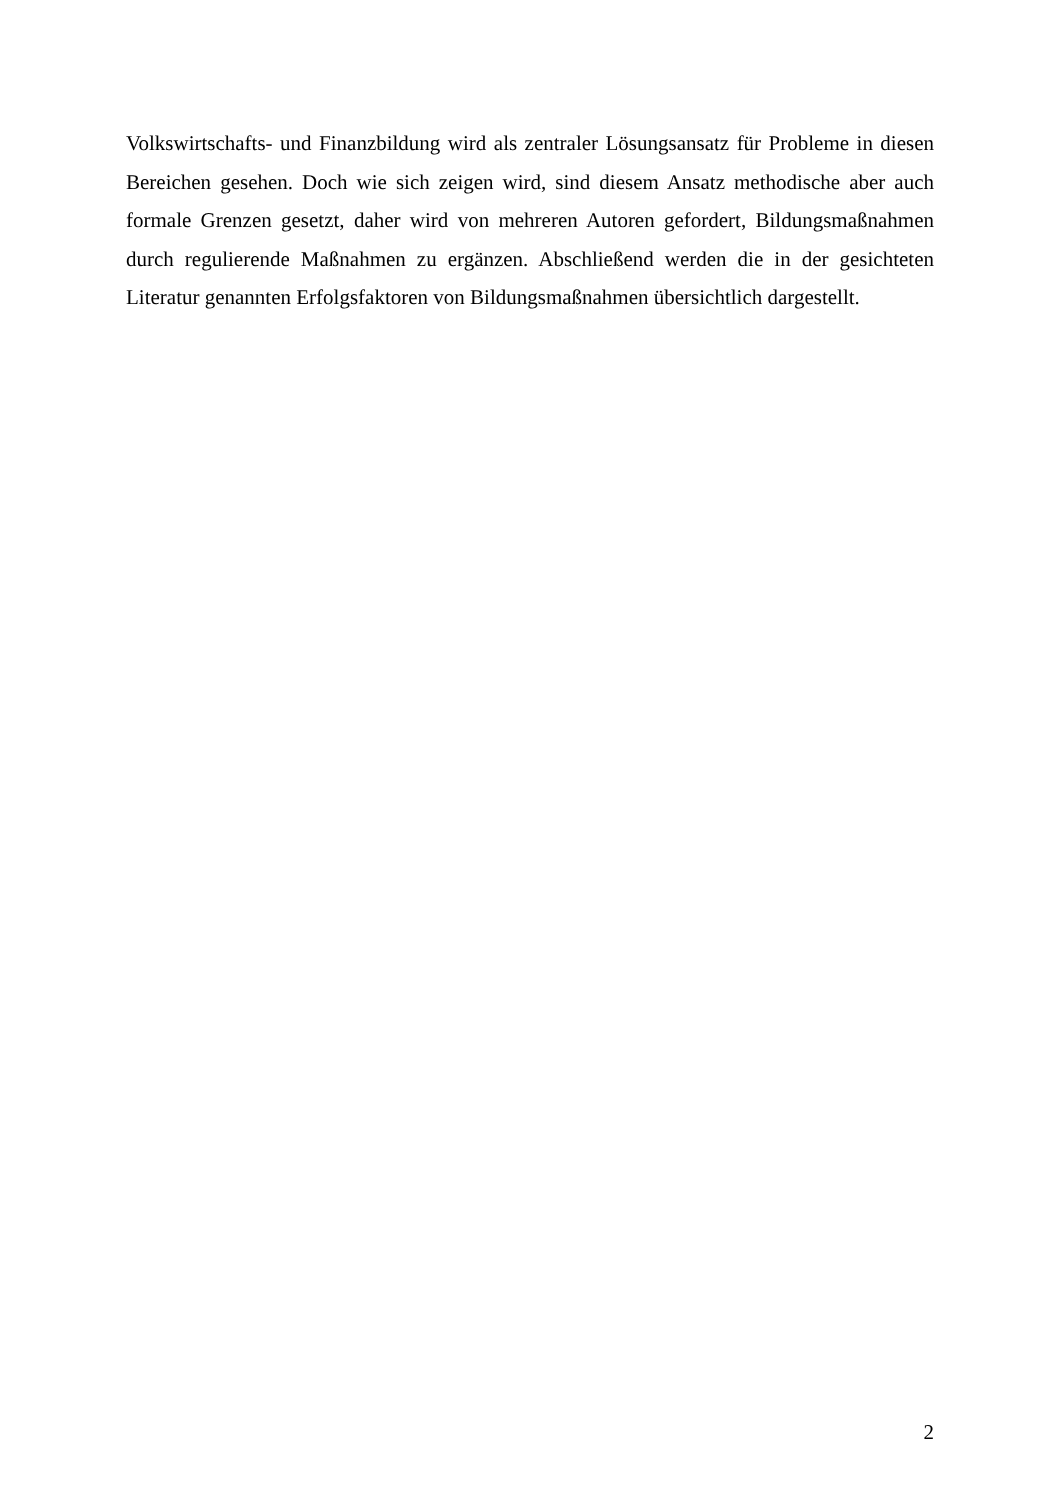Volkswirtschafts- und Finanzbildung wird als zentraler Lösungsansatz für Probleme in diesen Bereichen gesehen. Doch wie sich zeigen wird, sind diesem Ansatz methodische aber auch formale Grenzen gesetzt, daher wird von mehreren Autoren gefordert, Bildungsmaßnahmen durch regulierende Maßnahmen zu ergänzen. Abschließend werden die in der gesichteten Literatur genannten Erfolgsfaktoren von Bildungsmaßnahmen übersichtlich dargestellt.
2